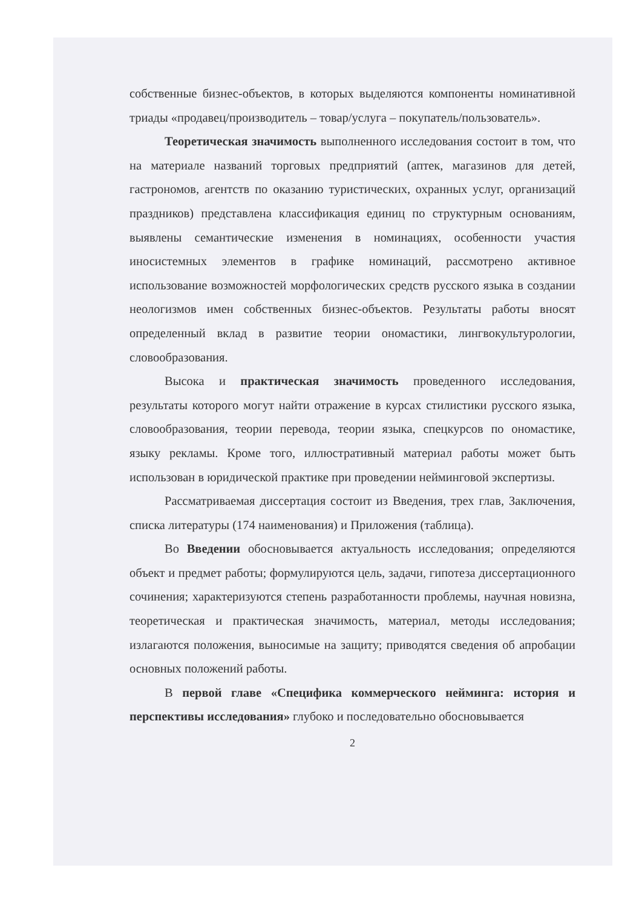собственные бизнес-объектов, в которых выделяются компоненты номинативной триады «продавец/производитель – товар/услуга – покупатель/пользователь».
Теоретическая значимость выполненного исследования состоит в том, что на материале названий торговых предприятий (аптек, магазинов для детей, гастрономов, агентств по оказанию туристических, охранных услуг, организаций праздников) представлена классификация единиц по структурным основаниям, выявлены семантические изменения в номинациях, особенности участия иносистемных элементов в графике номинаций, рассмотрено активное использование возможностей морфологических средств русского языка в создании неологизмов имен собственных бизнес-объектов. Результаты работы вносят определенный вклад в развитие теории ономастики, лингвокультурологии, словообразования.
Высока и практическая значимость проведенного исследования, результаты которого могут найти отражение в курсах стилистики русского языка, словообразования, теории перевода, теории языка, спецкурсов по ономастике, языку рекламы. Кроме того, иллюстративный материал работы может быть использован в юридической практике при проведении нейминговой экспертизы.
Рассматриваемая диссертация состоит из Введения, трех глав, Заключения, списка литературы (174 наименования) и Приложения (таблица).
Во Введении обосновывается актуальность исследования; определяются объект и предмет работы; формулируются цель, задачи, гипотеза диссертационного сочинения; характеризуются степень разработанности проблемы, научная новизна, теоретическая и практическая значимость, материал, методы исследования; излагаются положения, выносимые на защиту; приводятся сведения об апробации основных положений работы.
В первой главе «Специфика коммерческого нейминга: история и перспективы исследования» глубоко и последовательно обосновывается
2